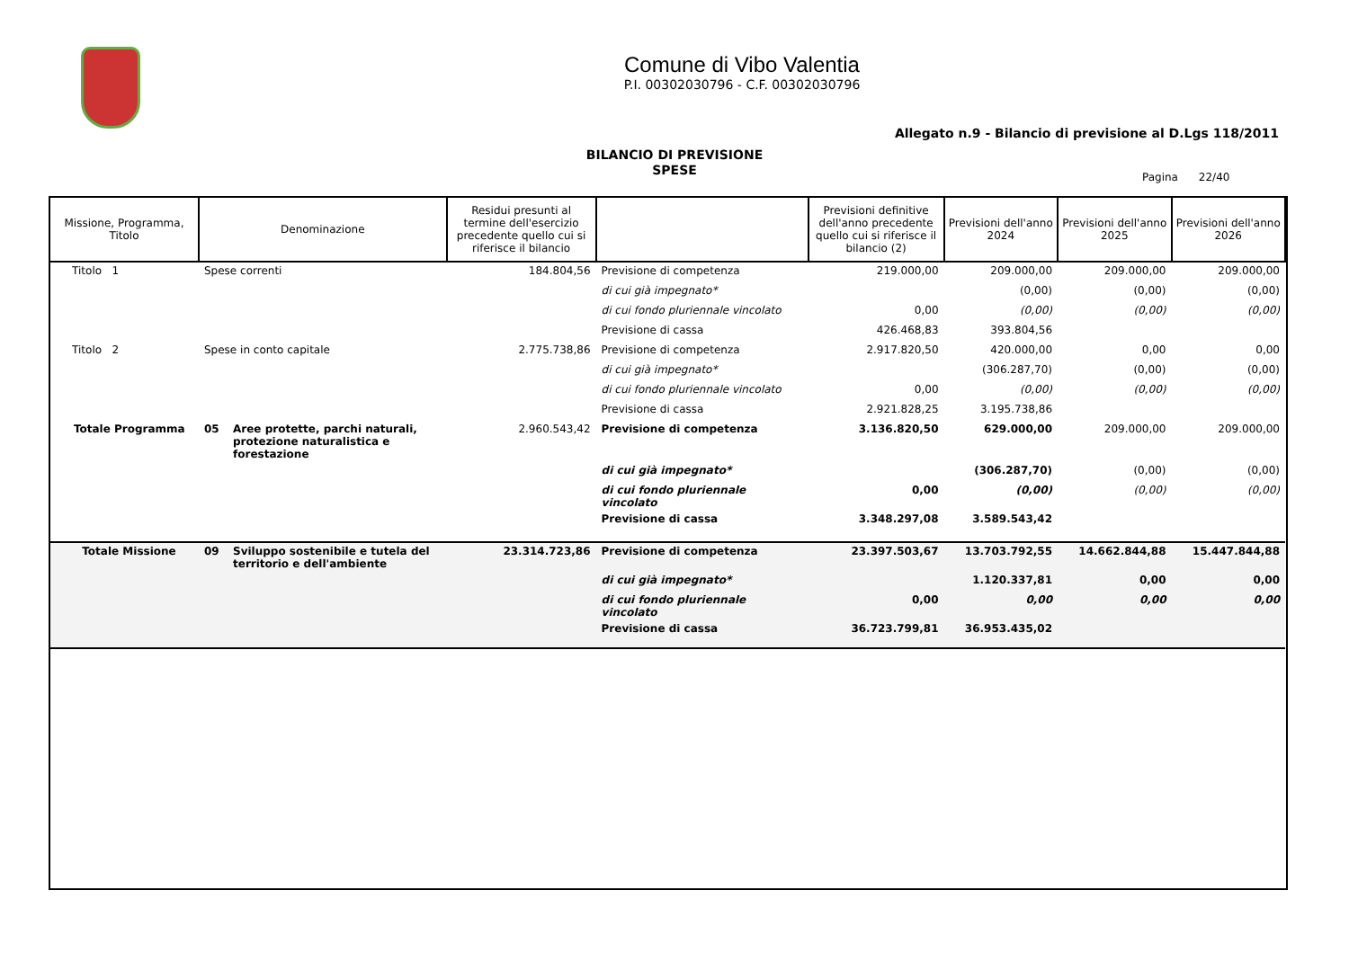Comune di Vibo Valentia
P.I. 00302030796 - C.F. 00302030796
Allegato n.9 - Bilancio di previsione al D.Lgs 118/2011
BILANCIO DI PREVISIONE
SPESE
Pagina 22/40
| Missione, Programma, Titolo | Denominazione | | Residui presunti al termine dell'esercizio precedente quello cui si riferisce il bilancio | | Previsioni definitive dell'anno precedente quello cui si riferisce il bilancio (2) | Previsioni dell'anno 2024 | Previsioni dell'anno 2025 | Previsioni dell'anno 2026 |
| --- | --- | --- | --- | --- | --- | --- | --- | --- |
| Titolo 1 | Spese correnti | | 184.804,56 | Previsione di competenza | 219.000,00 | 209.000,00 | 209.000,00 | 209.000,00 |
| | | | | di cui già impegnato* | | (0,00) | (0,00) | (0,00) |
| | | | | di cui fondo pluriennale vincolato | 0,00 | (0,00) | (0,00) | (0,00) |
| | | | | Previsione di cassa | 426.468,83 | 393.804,56 | | |
| Titolo 2 | Spese in conto capitale | | 2.775.738,86 | Previsione di competenza | 2.917.820,50 | 420.000,00 | 0,00 | 0,00 |
| | | | | di cui già impegnato* | | (306.287,70) | (0,00) | (0,00) |
| | | | | di cui fondo pluriennale vincolato | 0,00 | (0,00) | (0,00) | (0,00) |
| | | | | Previsione di cassa | 2.921.828,25 | 3.195.738,86 | | |
| Totale Programma | 05 | Aree protette, parchi naturali, protezione naturalistica e forestazione | 2.960.543,42 | Previsione di competenza | 3.136.820,50 | 629.000,00 | 209.000,00 | 209.000,00 |
| | | | | di cui già impegnato* | | (306.287,70) | (0,00) | (0,00) |
| | | | | di cui fondo pluriennale vincolato | 0,00 | (0,00) | (0,00) | (0,00) |
| | | | | Previsione di cassa | 3.348.297,08 | 3.589.543,42 | | |
| Totale Missione | 09 | Sviluppo sostenibile e tutela del territorio e dell'ambiente | 23.314.723,86 | Previsione di competenza | 23.397.503,67 | 13.703.792,55 | 14.662.844,88 | 15.447.844,88 |
| | | | | di cui già impegnato* | | 1.120.337,81 | 0,00 | 0,00 |
| | | | | di cui fondo pluriennale vincolato | 0,00 | 0,00 | 0,00 | 0,00 |
| | | | | Previsione di cassa | 36.723.799,81 | 36.953.435,02 | | |